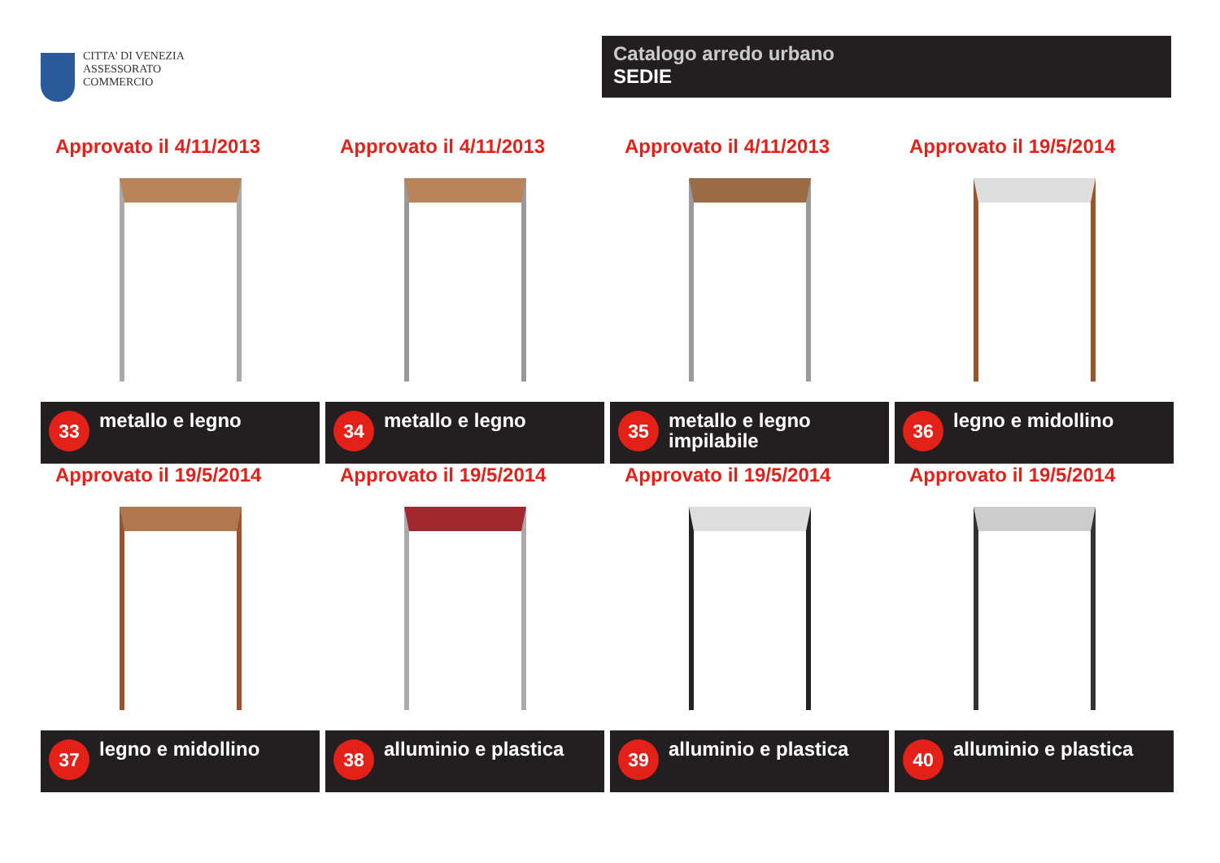CITTA' DI VENEZIA
ASSESSORATO
COMMERCIO
Catalogo arredo urbano
SEDIE
Approvato il 4/11/2013
33
metallo e legno
Approvato il 4/11/2013
34
metallo e legno
Approvato il 4/11/2013
35
metallo e legno
impilabile
Approvato il 19/5/2014
36
legno e midollino
Approvato il 19/5/2014
37
legno e midollino
Approvato il 19/5/2014
38
alluminio e plastica
Approvato il 19/5/2014
39
alluminio e plastica
Approvato il 19/5/2014
40
alluminio e plastica